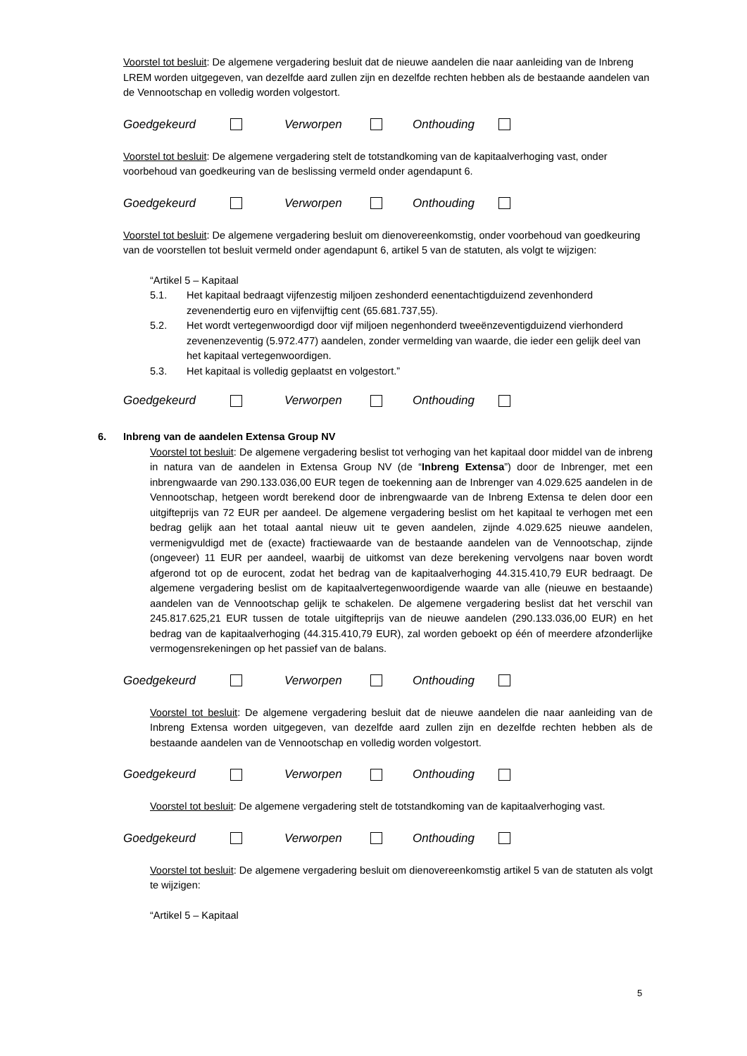Voorstel tot besluit: De algemene vergadering besluit dat de nieuwe aandelen die naar aanleiding van de Inbreng LREM worden uitgegeven, van dezelfde aard zullen zijn en dezelfde rechten hebben als de bestaande aandelen van de Vennootschap en volledig worden volgestort.
Goedgekeurd Verworpen Onthouding
Voorstel tot besluit: De algemene vergadering stelt de totstandkoming van de kapitaalverhoging vast, onder voorbehoud van goedkeuring van de beslissing vermeld onder agendapunt 6.
Goedgekeurd Verworpen Onthouding
Voorstel tot besluit: De algemene vergadering besluit om dienovereenkomstig, onder voorbehoud van goedkeuring van de voorstellen tot besluit vermeld onder agendapunt 6, artikel 5 van de statuten, als volgt te wijzigen:
“Artikel 5 – Kapitaal
5.1. Het kapitaal bedraagt vijfenzestig miljoen zeshonderd eenentachtigduizend zevenhonderd zevenendertig euro en vijfenvijftig cent (65.681.737,55).
5.2. Het wordt vertegenwoordigd door vijf miljoen negenhonderd tweeënzeventigduizend vierhonderd zevenenzeventig (5.972.477) aandelen, zonder vermelding van waarde, die ieder een gelijk deel van het kapitaal vertegenwoordigen.
5.3. Het kapitaal is volledig geplaatst en volgestort.”
Goedgekeurd Verworpen Onthouding
6. Inbreng van de aandelen Extensa Group NV
Voorstel tot besluit: De algemene vergadering beslist tot verhoging van het kapitaal door middel van de inbreng in natura van de aandelen in Extensa Group NV (de “Inbreng Extensa”) door de Inbrenger, met een inbrengwaarde van 290.133.036,00 EUR tegen de toekenning aan de Inbrenger van 4.029.625 aandelen in de Vennootschap, hetgeen wordt berekend door de inbrengwaarde van de Inbreng Extensa te delen door een uitgifteprijs van 72 EUR per aandeel. De algemene vergadering beslist om het kapitaal te verhogen met een bedrag gelijk aan het totaal aantal nieuw uit te geven aandelen, zijnde 4.029.625 nieuwe aandelen, vermenigvuldigd met de (exacte) fractiewaarde van de bestaande aandelen van de Vennootschap, zijnde (ongeveer) 11 EUR per aandeel, waarbij de uitkomst van deze berekening vervolgens naar boven wordt afgerond tot op de eurocent, zodat het bedrag van de kapitaalverhoging 44.315.410,79 EUR bedraagt. De algemene vergadering beslist om de kapitaalvertegenwoordigende waarde van alle (nieuwe en bestaande) aandelen van de Vennootschap gelijk te schakelen. De algemene vergadering beslist dat het verschil van 245.817.625,21 EUR tussen de totale uitgifteprijs van de nieuwe aandelen (290.133.036,00 EUR) en het bedrag van de kapitaalverhoging (44.315.410,79 EUR), zal worden geboekt op één of meerdere afzonderlijke vermogensrekeningen op het passief van de balans.
Goedgekeurd Verworpen Onthouding
Voorstel tot besluit: De algemene vergadering besluit dat de nieuwe aandelen die naar aanleiding van de Inbreng Extensa worden uitgegeven, van dezelfde aard zullen zijn en dezelfde rechten hebben als de bestaande aandelen van de Vennootschap en volledig worden volgestort.
Goedgekeurd Verworpen Onthouding
Voorstel tot besluit: De algemene vergadering stelt de totstandkoming van de kapitaalverhoging vast.
Goedgekeurd Verworpen Onthouding
Voorstel tot besluit: De algemene vergadering besluit om dienovereenkomstig artikel 5 van de statuten als volgt te wijzigen:
“Artikel 5 – Kapitaal
5